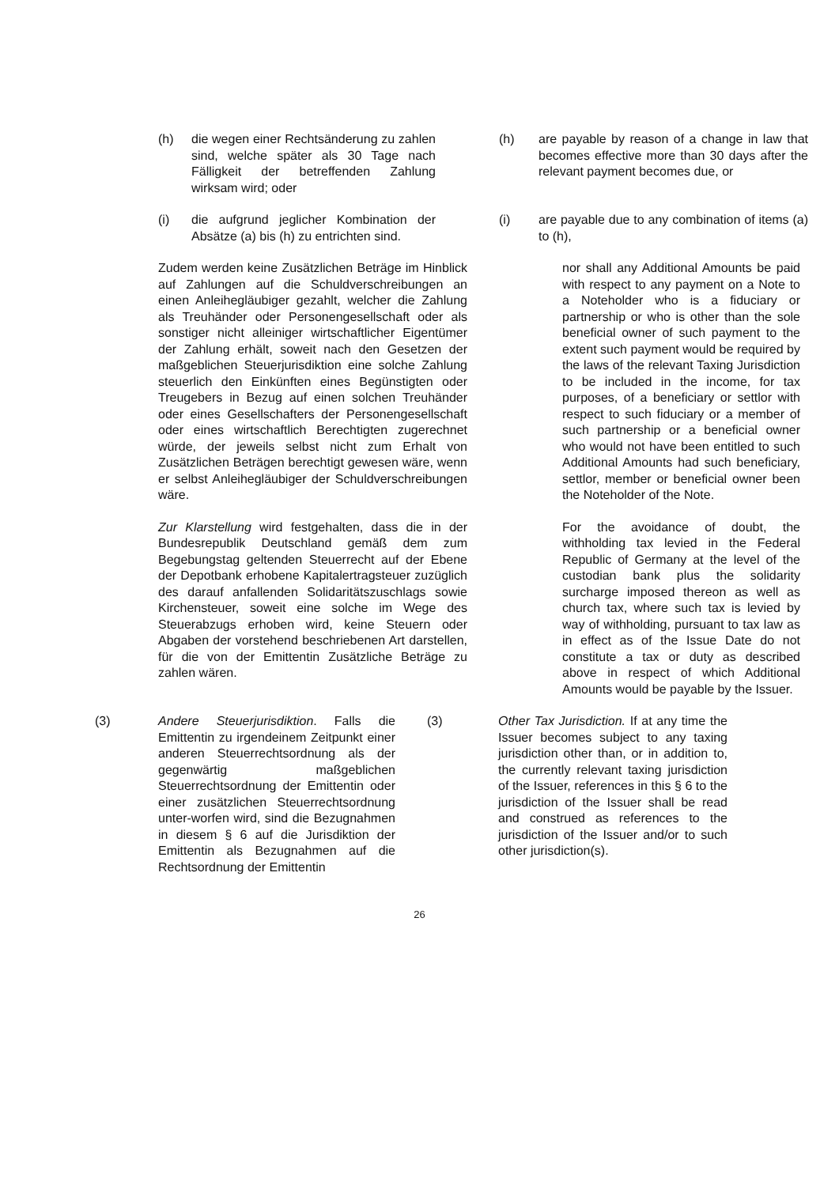(h) die wegen einer Rechtsänderung zu zahlen sind, welche später als 30 Tage nach Fälligkeit der betreffenden Zahlung wirksam wird; oder
(h) are payable by reason of a change in law that becomes effective more than 30 days after the relevant payment becomes due, or
(i) die aufgrund jeglicher Kombination der Absätze (a) bis (h) zu entrichten sind.
(i) are payable due to any combination of items (a) to (h),
Zudem werden keine Zusätzlichen Beträge im Hinblick auf Zahlungen auf die Schuldverschreibungen an einen Anleihegläubiger gezahlt, welcher die Zahlung als Treuhänder oder Personengesellschaft oder als sonstiger nicht alleiniger wirtschaftlicher Eigentümer der Zahlung erhält, soweit nach den Gesetzen der maßgeblichen Steuerjurisdiktion eine solche Zahlung steuerlich den Einkünften eines Begünstigten oder Treugebers in Bezug auf einen solchen Treuhänder oder eines Gesellschafters der Personengesellschaft oder eines wirtschaftlich Berechtigten zugerechnet würde, der jeweils selbst nicht zum Erhalt von Zusätzlichen Beträgen berechtigt gewesen wäre, wenn er selbst Anleihegläubiger der Schuldverschreibungen wäre.
nor shall any Additional Amounts be paid with respect to any payment on a Note to a Noteholder who is a fiduciary or partnership or who is other than the sole beneficial owner of such payment to the extent such payment would be required by the laws of the relevant Taxing Jurisdiction to be included in the income, for tax purposes, of a beneficiary or settlor with respect to such fiduciary or a member of such partnership or a beneficial owner who would not have been entitled to such Additional Amounts had such beneficiary, settlor, member or beneficial owner been the Noteholder of the Note.
Zur Klarstellung wird festgehalten, dass die in der Bundesrepublik Deutschland gemäß dem zum Begebungstag geltenden Steuerrecht auf der Ebene der Depotbank erhobene Kapitalertragsteuer zuzüglich des darauf anfallenden Solidaritätszuschlags sowie Kirchensteuer, soweit eine solche im Wege des Steuerabzugs erhoben wird, keine Steuern oder Abgaben der vorstehend beschriebenen Art darstellen, für die von der Emittentin Zusätzliche Beträge zu zahlen wären.
For the avoidance of doubt, the withholding tax levied in the Federal Republic of Germany at the level of the custodian bank plus the solidarity surcharge imposed thereon as well as church tax, where such tax is levied by way of withholding, pursuant to tax law as in effect as of the Issue Date do not constitute a tax or duty as described above in respect of which Additional Amounts would be payable by the Issuer.
(3) Andere Steuerjurisdiktion. Falls die Emittentin zu irgendeinem Zeitpunkt einer anderen Steuerrechtsordnung als der gegenwärtig maßgeblichen Steuerrechtsordnung der Emittentin oder einer zusätzlichen Steuerrechtsordnung unter-worfen wird, sind die Bezugnahmen in diesem § 6 auf die Jurisdiktion der Emittentin als Bezugnahmen auf die Rechtsordnung der Emittentin
(3) Other Tax Jurisdiction. If at any time the Issuer becomes subject to any taxing jurisdiction other than, or in addition to, the currently relevant taxing jurisdiction of the Issuer, references in this § 6 to the jurisdiction of the Issuer shall be read and construed as references to the jurisdiction of the Issuer and/or to such other jurisdiction(s).
26